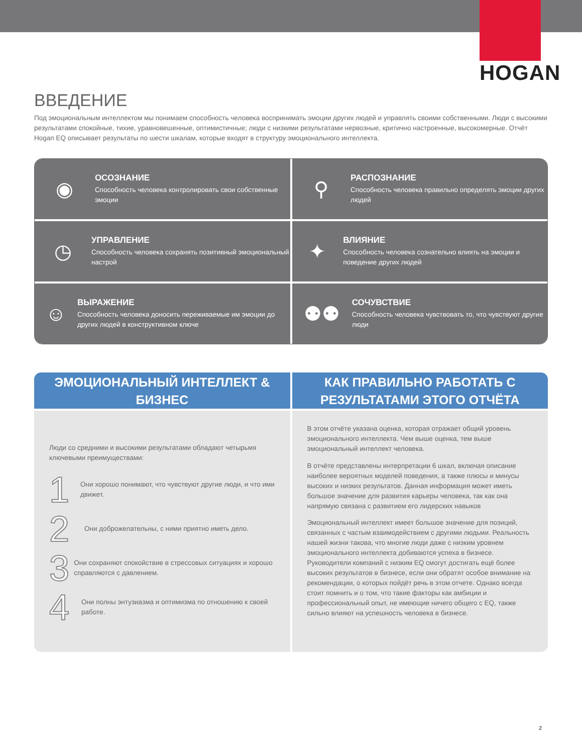HOGAN
ВВЕДЕНИЕ
Под эмоциональным интеллектом мы понимаем способность человека воспринимать эмоции других людей и управлять своими собственными. Люди с высокими результатами спокойные, тихие, уравновешенные, оптимистичные; люди с низкими результатами нервозные, критично настроенные, высокомерные. Отчёт Hogan EQ описывает результаты по шести шкалам, которые входят в структуру эмоционального интеллекта.
◉
ОСОЗНАНИЕ
Способность человека контролировать свои собственные эмоции
⚲
РАСПОЗНАНИЕ
Способность человека правильно определять эмоции других людей
◷
УПРАВЛЕНИЕ
Способность человека сохранять позитивный эмоциональный настрой
✦
ВЛИЯНИЕ
Способность человека сознательно влиять на эмоции и поведение других людей
☺
ВЫРАЖЕНИЕ
Способность человека доносить переживаемые им эмоции до других людей в конструктивном ключе
⚉⚉
СОЧУВСТВИЕ
Способность человека чувствовать то, что чувствуют другие люди
ЭМОЦИОНАЛЬНЫЙ ИНТЕЛЛЕКТ & БИЗНЕС
Люди со средними и высокими результатами обладают четырьмя ключевыми преимуществами:
1 Они хорошо понимают, что чувствуют другие люди, и что ими движет.
2 Они доброжелательны, с ними приятно иметь дело.
3 Они сохраняют спокойствие в стрессовых ситуациях и хорошо справляются с давлением.
4 Они полны энтузиазма и оптимизма по отношению к своей работе.
КАК ПРАВИЛЬНО РАБОТАТЬ С РЕЗУЛЬТАТАМИ ЭТОГО ОТЧЁТА
В этом отчёте указана оценка, которая отражает общий уровень эмоционального интеллекта. Чем выше оценка, тем выше эмоциональный интеллект человека.
В отчёте представлены интерпретации 6 шкал, включая описание наиболее вероятных моделей поведения, а также плюсы и минусы высоких и низких результатов. Данная информация может иметь большое значение для развития карьеры человека, так как она напрямую связана с развитием его лидерских навыков
Эмоциональный интеллект имеет большое значение для позиций, связанных с частым взаимодействием с другими людьми. Реальность нашей жизни такова, что многие люди даже с низким уровнем эмоционального интеллекта добиваются успеха в бизнесе. Руководители компаний с низким EQ смогут достигать ещё более высоких результатов в бизнесе, если они обратят особое внимание на рекомендации, о которых пойдёт речь в этом отчете. Однако всегда стоит помнить и о том, что такие факторы как амбиции и профессиональный опыт, не имеющие ничего общего с EQ, также сильно влияют на успешность человека в бизнесе.
2